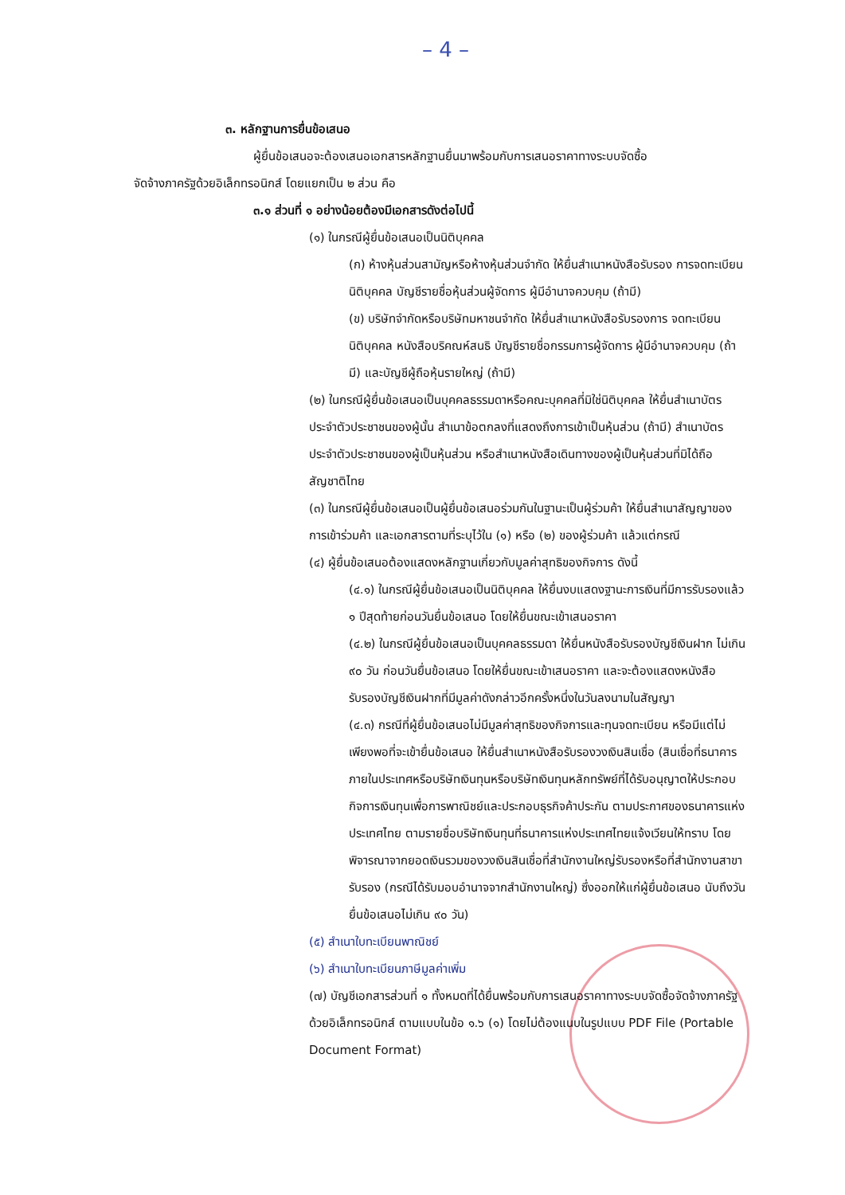– 4 –
๓. หลักฐานการยื่นข้อเสนอ
ผู้ยื่นข้อเสนอจะต้องเสนอเอกสารหลักฐานยื่นมาพร้อมกับการเสนอราคาทางระบบจัดซื้อ
จัดจ้างภาครัฐด้วยอิเล็กทรอนิกส์ โดยแยกเป็น ๒ ส่วน คือ
๓.๑ ส่วนที่ ๑ อย่างน้อยต้องมีเอกสารดังต่อไปนี้
(๑) ในกรณีผู้ยื่นข้อเสนอเป็นนิติบุคคล
(ก) ห้างหุ้นส่วนสามัญหรือห้างหุ้นส่วนจำกัด ให้ยื่นสำเนาหนังสือรับรอง การจดทะเบียนนิติบุคคล บัญชีรายชื่อหุ้นส่วนผู้จัดการ ผู้มีอำนาจควบคุม (ถ้ามี)
(ข) บริษัทจำกัดหรือบริษัทมหาชนจำกัด ให้ยื่นสำเนาหนังสือรับรองการ จดทะเบียน นิติบุคคล หนังสือบริคณห์สนธิ บัญชีรายชื่อกรรมการผู้จัดการ ผู้มีอำนาจควบคุม (ถ้ามี) และบัญชีผู้ถือหุ้นรายใหญ่ (ถ้ามี)
(๒) ในกรณีผู้ยื่นข้อเสนอเป็นบุคคลธรรมดาหรือคณะบุคคลที่มิใช่นิติบุคคล ให้ยื่นสำเนาบัตรประจำตัวประชาชนของผู้นั้น สำเนาข้อตกลงที่แสดงถึงการเข้าเป็นหุ้นส่วน (ถ้ามี) สำเนาบัตรประจำตัวประชาชนของผู้เป็นหุ้นส่วน หรือสำเนาหนังสือเดินทางของผู้เป็นหุ้นส่วนที่มิได้ถือสัญชาติไทย
(๓) ในกรณีผู้ยื่นข้อเสนอเป็นผู้ยื่นข้อเสนอร่วมกันในฐานะเป็นผู้ร่วมค้า ให้ยื่นสำเนาสัญญาของการเข้าร่วมค้า และเอกสารตามที่ระบุไว้ใน (๑) หรือ (๒) ของผู้ร่วมค้า แล้วแต่กรณี
(๔) ผู้ยื่นข้อเสนอต้องแสดงหลักฐานเกี่ยวกับมูลค่าสุทธิของกิจการ ดังนี้
(๔.๑) ในกรณีผู้ยื่นข้อเสนอเป็นนิติบุคคล ให้ยื่นงบแสดงฐานะการเงินที่มีการรับรองแล้ว ๑ ปีสุดท้ายก่อนวันยื่นข้อเสนอ โดยให้ยื่นขณะเข้าเสนอราคา
(๔.๒) ในกรณีผู้ยื่นข้อเสนอเป็นบุคคลธรรมดา ให้ยื่นหนังสือรับรองบัญชีเงินฝาก ไม่เกิน ๙๐ วัน ก่อนวันยื่นข้อเสนอ โดยให้ยื่นขณะเข้าเสนอราคา และจะต้องแสดงหนังสือรับรองบัญชีเงินฝากที่มีมูลค่าดังกล่าวอีกครั้งหนึ่งในวันลงนามในสัญญา
(๔.๓) กรณีที่ผู้ยื่นข้อเสนอไม่มีมูลค่าสุทธิของกิจการและทุนจดทะเบียน หรือมีแต่ไม่เพียงพอที่จะเข้ายื่นข้อเสนอ ให้ยื่นสำเนาหนังสือรับรองวงเงินสินเชื่อ (สินเชื่อที่ธนาคารภายในประเทศหรือบริษัทเงินทุนหรือบริษัทเงินทุนหลักทรัพย์ที่ได้รับอนุญาตให้ประกอบกิจการเงินทุนเพื่อการพาณิชย์และประกอบธุรกิจค้าประกัน ตามประกาศของธนาคารแห่งประเทศไทย ตามรายชื่อบริษัทเงินทุนที่ธนาคารแห่งประเทศไทยแจ้งเวียนให้ทราบ โดยพิจารณาจากยอดเงินรวมของวงเงินสินเชื่อที่สำนักงานใหญ่รับรองหรือที่สำนักงานสาขารับรอง (กรณีได้รับมอบอำนาจจากสำนักงานใหญ่) ซึ่งออกให้แก่ผู้ยื่นข้อเสนอ นับถึงวันยื่นข้อเสนอไม่เกิน ๙๐ วัน)
(๕) สำเนาใบทะเบียนพาณิชย์
(๖) สำเนาใบทะเบียนภาษีมูลค่าเพิ่ม
(๗) บัญชีเอกสารส่วนที่ ๑ ทั้งหมดที่ได้ยื่นพร้อมกับการเสนอราคาทางระบบจัดซื้อจัดจ้างภาครัฐด้วยอิเล็กทรอนิกส์ ตามแบบในข้อ ๑.๖ (๑) โดยไม่ต้องแนบในรูปแบบ PDF File (Portable Document Format)